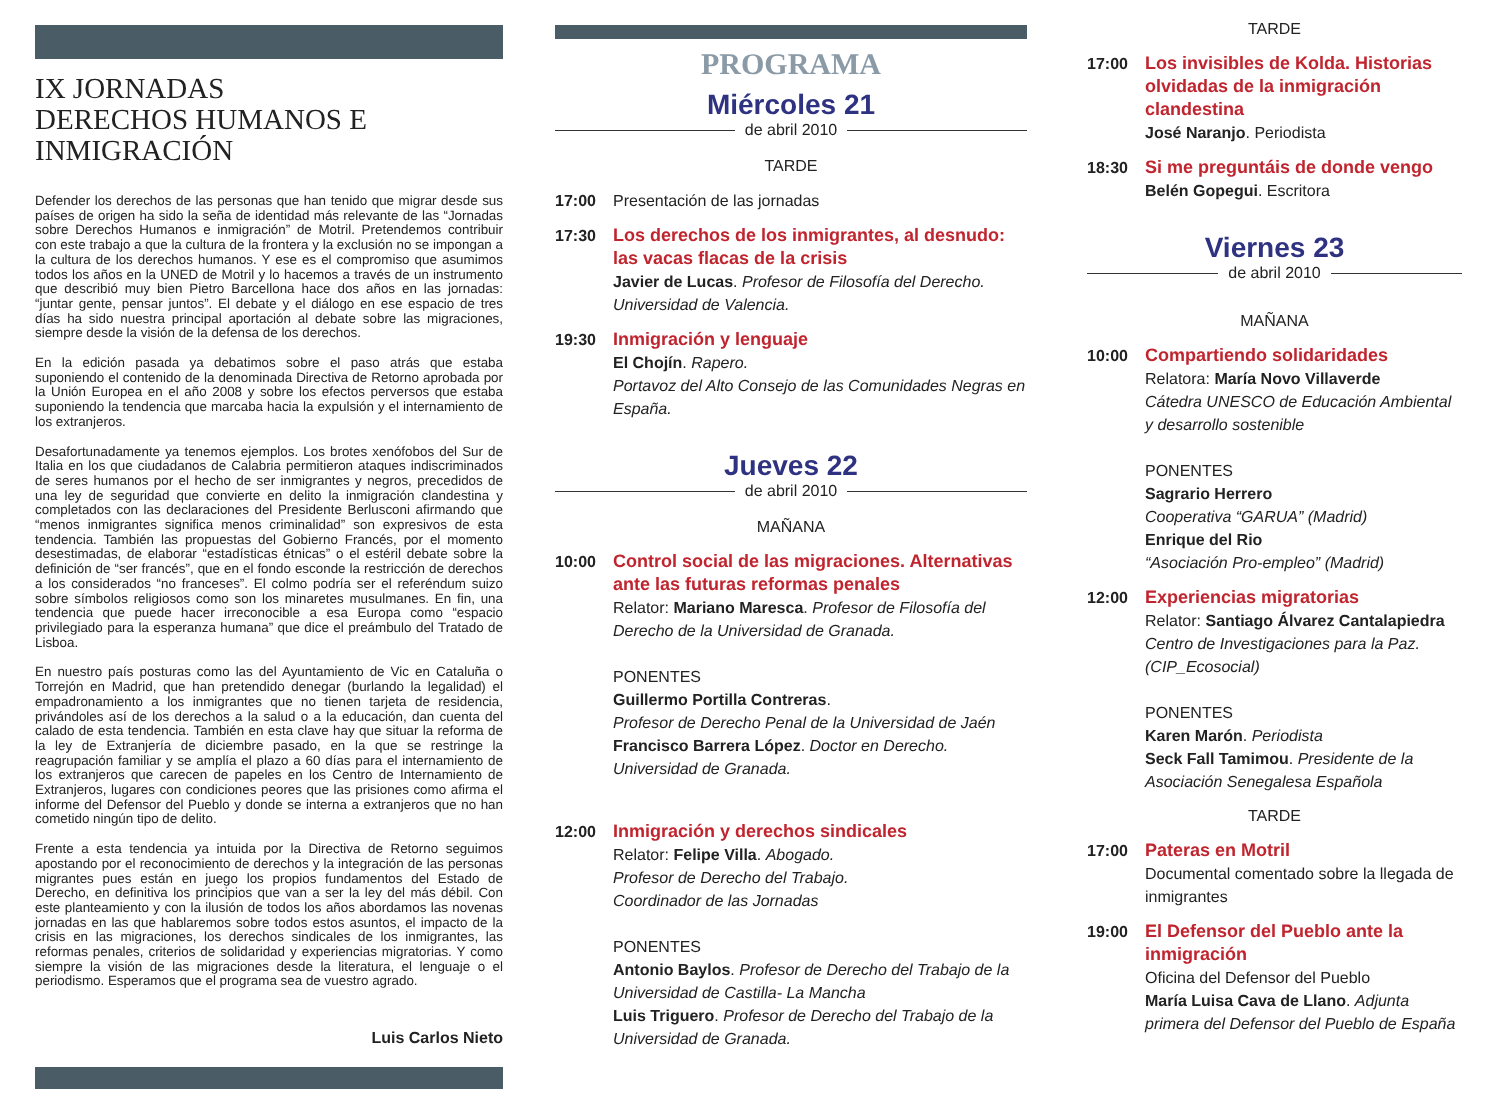IX JORNADAS
DERECHOS HUMANOS E INMIGRACIÓN
Defender los derechos de las personas que han tenido que migrar desde sus países de origen ha sido la seña de identidad más relevante de las “Jornadas sobre Derechos Humanos e inmigración” de Motril. Pretendemos contribuir con este trabajo a que la cultura de la frontera y la exclusión no se impongan a la cultura de los derechos humanos. Y ese es el compromiso que asumimos todos los años en la UNED de Motril y lo hacemos a través de un instrumento que describió muy bien Pietro Barcellona hace dos años en las jornadas: “juntar gente, pensar juntos”. El debate y el diálogo en ese espacio de tres días ha sido nuestra principal aportación al debate sobre las migraciones, siempre desde la visión de la defensa de los derechos.
En la edición pasada ya debatimos sobre el paso atrás que estaba suponiendo el contenido de la denominada Directiva de Retorno aprobada por la Unión Europea en el año 2008 y sobre los efectos perversos que estaba suponiendo la tendencia que marcaba hacia la expulsión y el internamiento de los extranjeros.
Desafortunadamente ya tenemos ejemplos. Los brotes xenófobos del Sur de Italia en los que ciudadanos de Calabria permitieron ataques indiscriminados de seres humanos por el hecho de ser inmigrantes y negros, precedidos de una ley de seguridad que convierte en delito la inmigración clandestina y completados con las declaraciones del Presidente Berlusconi afirmando que “menos inmigrantes significa menos criminalidad” son expresivos de esta tendencia. También las propuestas del Gobierno Francés, por el momento desestimadas, de elaborar “estadísticas étnicas” o el estéril debate sobre la definición de “ser francés”, que en el fondo esconde la restricción de derechos a los considerados “no franceses”. El colmo podría ser el referéndum suizo sobre símbolos religiosos como son los minaretes musulmanes. En fin, una tendencia que puede hacer irreconocible a esa Europa como “espacio privilegiado para la esperanza humana” que dice el preámbulo del Tratado de Lisboa.
En nuestro país posturas como las del Ayuntamiento de Vic en Cataluña o Torrejón en Madrid, que han pretendido denegar (burlando la legalidad) el empadronamiento a los inmigrantes que no tienen tarjeta de residencia, privándoles así de los derechos a la salud o a la educación, dan cuenta del calado de esta tendencia. También en esta clave hay que situar la reforma de la ley de Extranjería de diciembre pasado, en la que se restringe la reagrupación familiar y se amplía el plazo a 60 días para el internamiento de los extranjeros que carecen de papeles en los Centro de Internamiento de Extranjeros, lugares con condiciones peores que las prisiones como afirma el informe del Defensor del Pueblo y donde se interna a extranjeros que no han cometido ningún tipo de delito.
Frente a esta tendencia ya intuida por la Directiva de Retorno seguimos apostando por el reconocimiento de derechos y la integración de las personas migrantes pues están en juego los propios fundamentos del Estado de Derecho, en definitiva los principios que van a ser la ley del más débil. Con este planteamiento y con la ilusión de todos los años abordamos las novenas jornadas en las que hablaremos sobre todos estos asuntos, el impacto de la crisis en las migraciones, los derechos sindicales de los inmigrantes, las reformas penales, criterios de solidaridad y experiencias migratorias. Y como siempre la visión de las migraciones desde la literatura, el lenguaje o el periodismo. Esperamos que el programa sea de vuestro agrado.
Luis Carlos Nieto
PROGRAMA
Miércoles 21
de abril 2010
TARDE
17:00 Presentación de las jornadas
17:30 Los derechos de los inmigrantes, al desnudo: las vacas flacas de la crisis
Javier de Lucas. Profesor de Filosofía del Derecho. Universidad de Valencia.
19:30 Inmigración y lenguaje
El Chojín. Rapero.
Portavoz del Alto Consejo de las Comunidades Negras en España.
Jueves 22
de abril 2010
MAÑANA
10:00 Control social de las migraciones. Alternativas ante las futuras reformas penales
Relator: Mariano Maresca. Profesor de Filosofía del Derecho de la Universidad de Granada.
PONENTES
Guillermo Portilla Contreras.
Profesor de Derecho Penal de la Universidad de Jaén
Francisco Barrera López. Doctor en Derecho. Universidad de Granada.
12:00 Inmigración y derechos sindicales
Relator: Felipe Villa. Abogado.
Profesor de Derecho del Trabajo.
Coordinador de las Jornadas
PONENTES
Antonio Baylos. Profesor de Derecho del Trabajo de la Universidad de Castilla- La Mancha
Luis Triguero. Profesor de Derecho del Trabajo de la Universidad de Granada.
TARDE
17:00 Los invisibles de Kolda. Historias olvidadas de la inmigración clandestina
José Naranjo. Periodista
18:30 Si me preguntáis de donde vengo
Belén Gopegui. Escritora
Viernes 23
de abril 2010
MAÑANA
10:00 Compartiendo solidaridades
Relatora: María Novo Villaverde
Cátedra UNESCO de Educación Ambiental y desarrollo sostenible
PONENTES
Sagrario Herrero
Cooperativa “GARUA” (Madrid)
Enrique del Rio
“Asociación Pro-empleo” (Madrid)
12:00 Experiencias migratorias
Relator: Santiago Álvarez Cantalapiedra
Centro de Investigaciones para la Paz. (CIP_Ecosocial)
PONENTES
Karen Marón. Periodista
Seck Fall Tamimou. Presidente de la Asociación Senegalesa Española
TARDE
17:00 Pateras en Motril
Documental comentado sobre la llegada de inmigrantes
19:00 El Defensor del Pueblo ante la inmigración
Oficina del Defensor del Pueblo
María Luisa Cava de Llano. Adjunta primera del Defensor del Pueblo de España